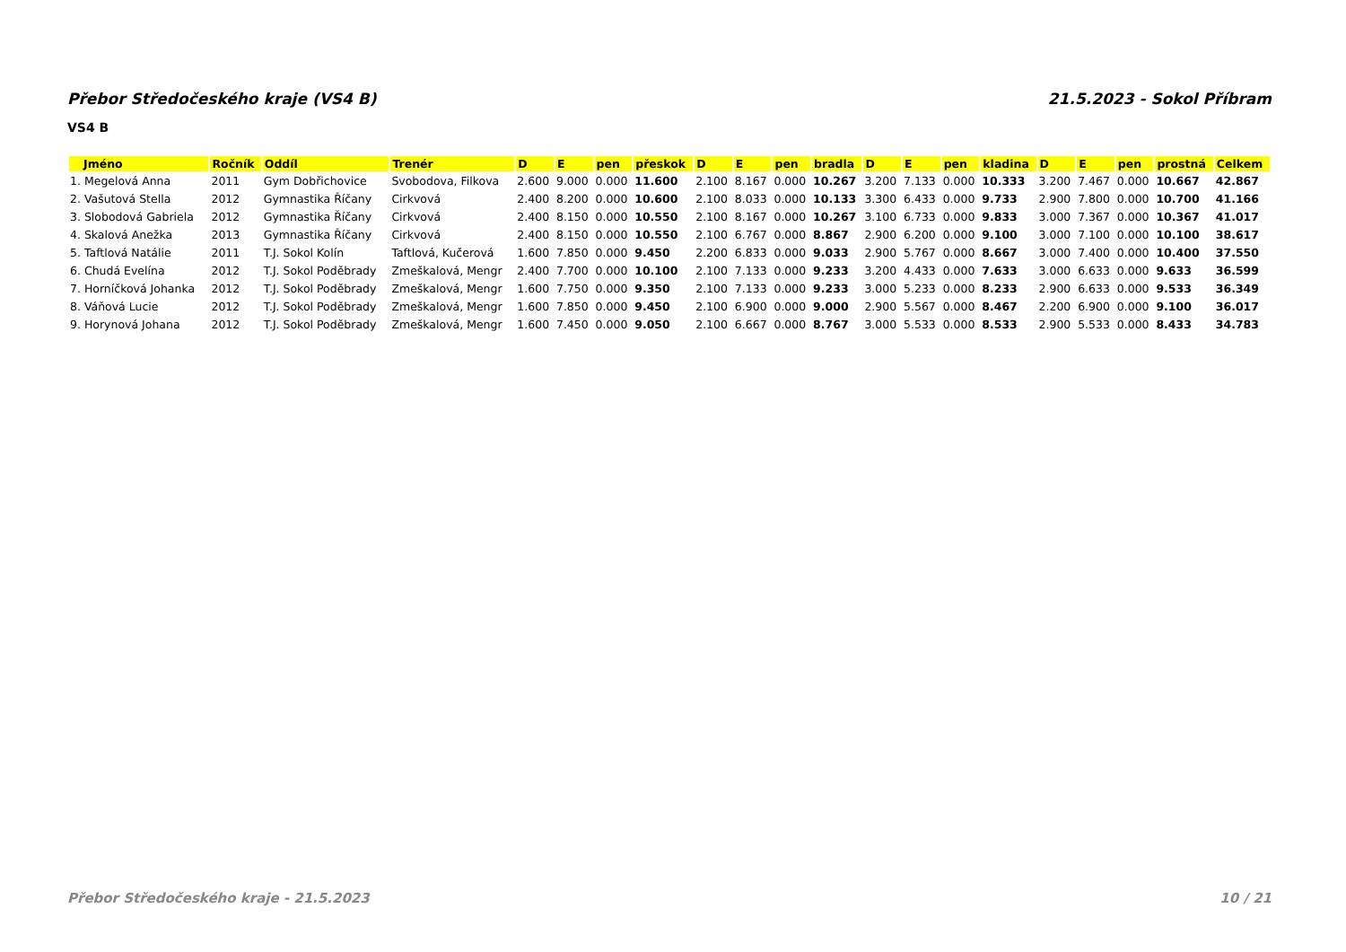Přebor Středočeského kraje (VS4 B) 21.5.2023 - Sokol Příbram
VS4 B
| Jméno | Ročník | Oddíl | Trenér | D | E | pen | přeskok | D | E | pen | bradla | D | E | pen | kladina | D | E | pen | prostná | Celkem |
| --- | --- | --- | --- | --- | --- | --- | --- | --- | --- | --- | --- | --- | --- | --- | --- | --- | --- | --- | --- | --- |
| 1. Megelová Anna | 2011 | Gym Dobřichovice | Svobodova, Filkova | 2.600 | 9.000 | 0.000 | 11.600 | 2.100 | 8.167 | 0.000 | 10.267 | 3.200 | 7.133 | 0.000 | 10.333 | 3.200 | 7.467 | 0.000 | 10.667 | 42.867 |
| 2. Vašutová Stella | 2012 | Gymnastika Říčany | Cirkvová | 2.400 | 8.200 | 0.000 | 10.600 | 2.100 | 8.033 | 0.000 | 10.133 | 3.300 | 6.433 | 0.000 | 9.733 | 2.900 | 7.800 | 0.000 | 10.700 | 41.166 |
| 3. Slobodová Gabriela | 2012 | Gymnastika Říčany | Cirkvová | 2.400 | 8.150 | 0.000 | 10.550 | 2.100 | 8.167 | 0.000 | 10.267 | 3.100 | 6.733 | 0.000 | 9.833 | 3.000 | 7.367 | 0.000 | 10.367 | 41.017 |
| 4. Skalová Anežka | 2013 | Gymnastika Říčany | Cirkvová | 2.400 | 8.150 | 0.000 | 10.550 | 2.100 | 6.767 | 0.000 | 8.867 | 2.900 | 6.200 | 0.000 | 9.100 | 3.000 | 7.100 | 0.000 | 10.100 | 38.617 |
| 5. Taftlová Natálie | 2011 | T.J. Sokol Kolín | Taftlová, Kučerová | 1.600 | 7.850 | 0.000 | 9.450 | 2.200 | 6.833 | 0.000 | 9.033 | 2.900 | 5.767 | 0.000 | 8.667 | 3.000 | 7.400 | 0.000 | 10.400 | 37.550 |
| 6. Chudá Evelína | 2012 | T.J. Sokol Poděbrady | Zmeškalová, Mengr | 2.400 | 7.700 | 0.000 | 10.100 | 2.100 | 7.133 | 0.000 | 9.233 | 3.200 | 4.433 | 0.000 | 7.633 | 3.000 | 6.633 | 0.000 | 9.633 | 36.599 |
| 7. Horníčková Johanka | 2012 | T.J. Sokol Poděbrady | Zmeškalová, Mengr | 1.600 | 7.750 | 0.000 | 9.350 | 2.100 | 7.133 | 0.000 | 9.233 | 3.000 | 5.233 | 0.000 | 8.233 | 2.900 | 6.633 | 0.000 | 9.533 | 36.349 |
| 8. Váňová Lucie | 2012 | T.J. Sokol Poděbrady | Zmeškalová, Mengr | 1.600 | 7.850 | 0.000 | 9.450 | 2.100 | 6.900 | 0.000 | 9.000 | 2.900 | 5.567 | 0.000 | 8.467 | 2.200 | 6.900 | 0.000 | 9.100 | 36.017 |
| 9. Horynová Johana | 2012 | T.J. Sokol Poděbrady | Zmeškalová, Mengr | 1.600 | 7.450 | 0.000 | 9.050 | 2.100 | 6.667 | 0.000 | 8.767 | 3.000 | 5.533 | 0.000 | 8.533 | 2.900 | 5.533 | 0.000 | 8.433 | 34.783 |
Přebor Středočeského kraje - 21.5.2023 10 / 21